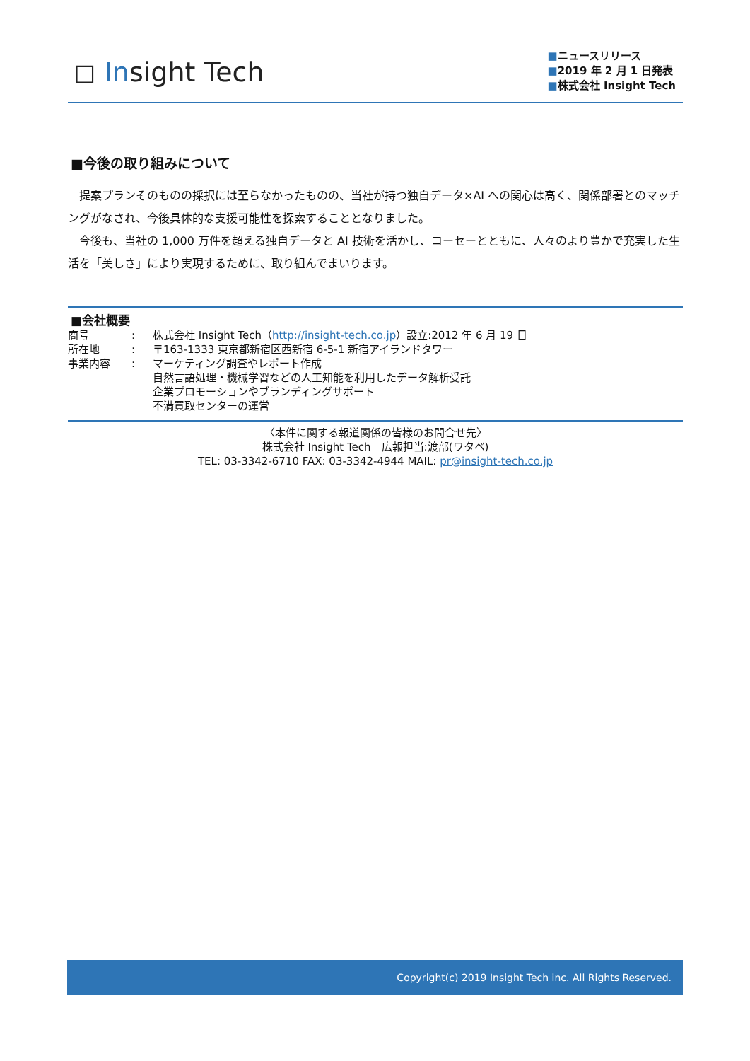◻ Insight Tech
■ニュースリリース
■2019 年 2 月 1 日発表
■株式会社 Insight Tech
■今後の取り組みについて
　提案プランそのものの採択には至らなかったものの、当社が持つ独自データ×AI への関心は高く、関係部署とのマッチングがなされ、今後具体的な支援可能性を探索することとなりました。
　今後も、当社の 1,000 万件を超える独自データと AI 技術を活かし、コーセーとともに、人々のより豊かで充実した生活を「美しさ」により実現するために、取り組んでまいります。
■会社概要
| 商号 | : | 株式会社 Insight Tech（ http://insight-tech.co.jp ）設立:2012 年 6 月 19 日 |
| 所在地 | : | 〒163-1333 東京都新宿区西新宿 6-5-1 新宿アイランドタワー |
| 事業内容 | : | マーケティング調査やレポート作成 自然言語処理・機械学習などの人工知能を利用したデータ解析受託 企業プロモーションやブランディングサポート 不満買取センターの運営 |
〈本件に関する報道関係の皆様のお問合せ先〉
株式会社 Insight Tech　広報担当:渡部(ワタベ)
TEL: 03-3342-6710 FAX: 03-3342-4944 MAIL: pr@insight-tech.co.jp
Copyright(c) 2019 Insight Tech inc. All Rights Reserved.